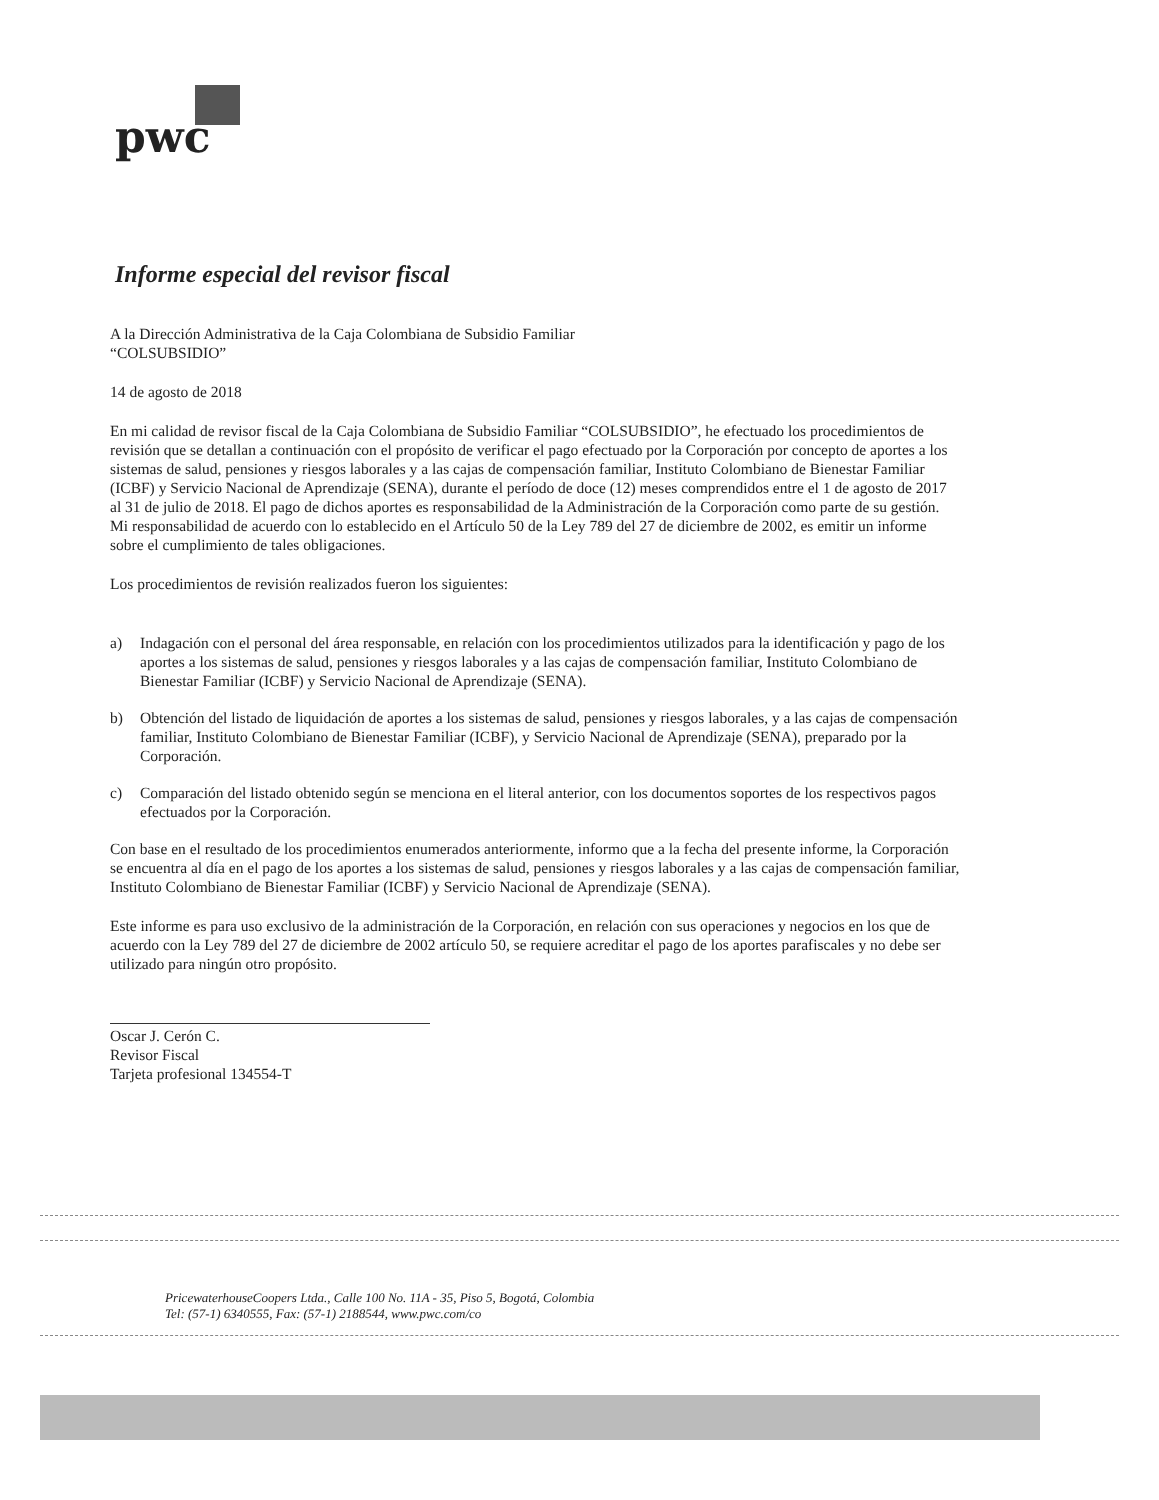pwc
Informe especial del revisor fiscal
A la Dirección Administrativa de la Caja Colombiana de Subsidio Familiar
“COLSUBSIDIO”
14 de agosto de 2018
En mi calidad de revisor fiscal de la Caja Colombiana de Subsidio Familiar “COLSUBSIDIO”, he efectuado los procedimientos de revisión que se detallan a continuación con el propósito de verificar el pago efectuado por la Corporación por concepto de aportes a los sistemas de salud, pensiones y riesgos laborales y a las cajas de compensación familiar, Instituto Colombiano de Bienestar Familiar (ICBF) y Servicio Nacional de Aprendizaje (SENA), durante el período de doce (12) meses comprendidos entre el 1 de agosto de 2017 al 31 de julio de 2018. El pago de dichos aportes es responsabilidad de la Administración de la Corporación como parte de su gestión. Mi responsabilidad de acuerdo con lo establecido en el Artículo 50 de la Ley 789 del 27 de diciembre de 2002, es emitir un informe sobre el cumplimiento de tales obligaciones.
Los procedimientos de revisión realizados fueron los siguientes:
a) Indagación con el personal del área responsable, en relación con los procedimientos utilizados para la identificación y pago de los aportes a los sistemas de salud, pensiones y riesgos laborales y a las cajas de compensación familiar, Instituto Colombiano de Bienestar Familiar (ICBF) y Servicio Nacional de Aprendizaje (SENA).
b) Obtención del listado de liquidación de aportes a los sistemas de salud, pensiones y riesgos laborales, y a las cajas de compensación familiar, Instituto Colombiano de Bienestar Familiar (ICBF), y Servicio Nacional de Aprendizaje (SENA), preparado por la Corporación.
c) Comparación del listado obtenido según se menciona en el literal anterior, con los documentos soportes de los respectivos pagos efectuados por la Corporación.
Con base en el resultado de los procedimientos enumerados anteriormente, informo que a la fecha del presente informe, la Corporación se encuentra al día en el pago de los aportes a los sistemas de salud, pensiones y riesgos laborales y a las cajas de compensación familiar, Instituto Colombiano de Bienestar Familiar (ICBF) y Servicio Nacional de Aprendizaje (SENA).
Este informe es para uso exclusivo de la administración de la Corporación, en relación con sus operaciones y negocios en los que de acuerdo con la Ley 789 del 27 de diciembre de 2002 artículo 50, se requiere acreditar el pago de los aportes parafiscales y no debe ser utilizado para ningún otro propósito.
Oscar J. Cerón C.
Revisor Fiscal
Tarjeta profesional 134554-T
PricewaterhouseCoopers Ltda., Calle 100 No. 11A - 35, Piso 5, Bogotá, Colombia
Tel: (57-1) 6340555, Fax: (57-1) 2188544, www.pwc.com/co